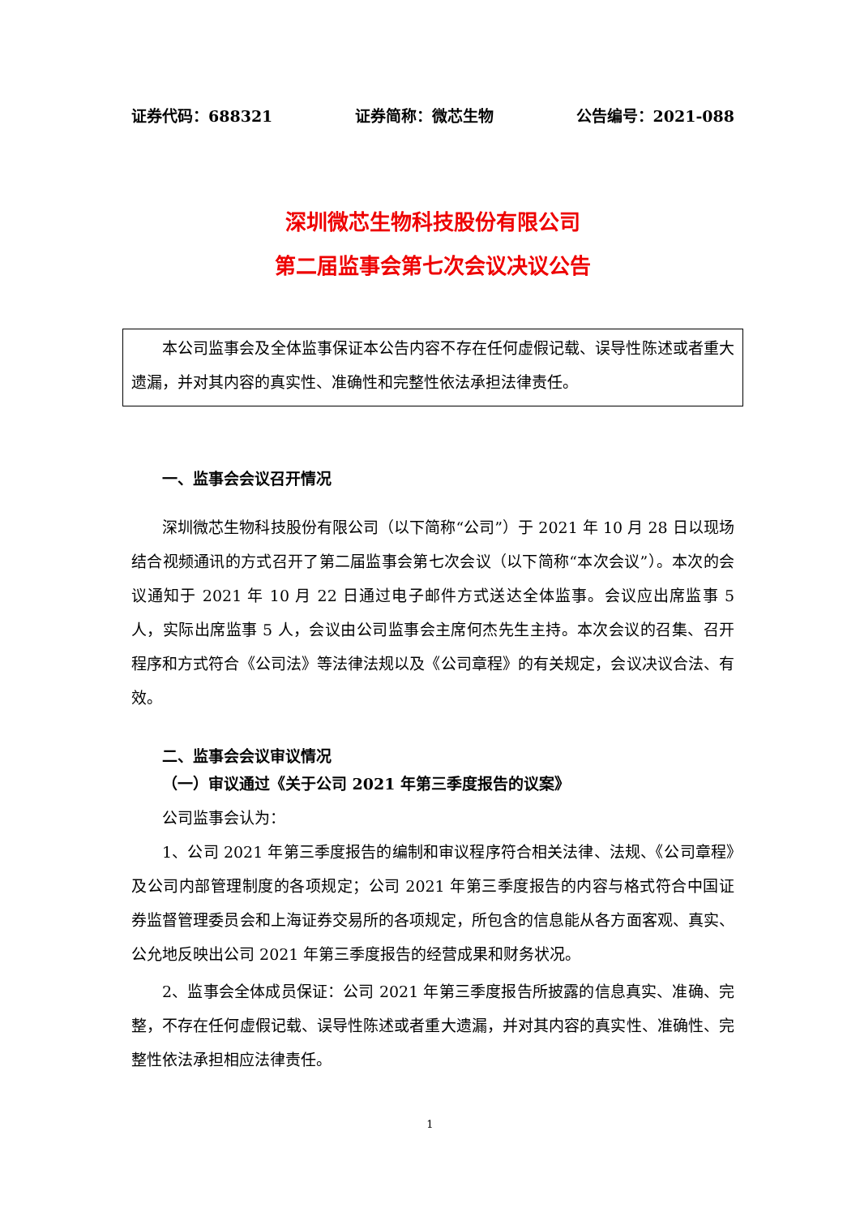证券代码：688321 证券简称：微芯生物 公告编号：2021-088
深圳微芯生物科技股份有限公司
第二届监事会第七次会议决议公告
本公司监事会及全体监事保证本公告内容不存在任何虚假记载、误导性陈述或者重大遗漏，并对其内容的真实性、准确性和完整性依法承担法律责任。
一、监事会会议召开情况
深圳微芯生物科技股份有限公司（以下简称“公司”）于 2021 年 10 月 28 日以现场结合视频通讯的方式召开了第二届监事会第七次会议（以下简称“本次会议”）。本次的会议通知于 2021 年 10 月 22 日通过电子邮件方式送达全体监事。会议应出席监事 5 人，实际出席监事 5 人，会议由公司监事会主席何杰先生主持。本次会议的召集、召开程序和方式符合《公司法》等法律法规以及《公司章程》的有关规定，会议决议合法、有效。
二、监事会会议审议情况
（一）审议通过《关于公司 2021 年第三季度报告的议案》
公司监事会认为：
1、公司 2021 年第三季度报告的编制和审议程序符合相关法律、法规、《公司章程》及公司内部管理制度的各项规定；公司 2021 年第三季度报告的内容与格式符合中国证券监督管理委员会和上海证券交易所的各项规定，所包含的信息能从各方面客观、真实、公允地反映出公司 2021 年第三季度报告的经营成果和财务状况。
2、监事会全体成员保证：公司 2021 年第三季度报告所披露的信息真实、准确、完整，不存在任何虚假记载、误导性陈述或者重大遗漏，并对其内容的真实性、准确性、完整性依法承担相应法律责任。
1